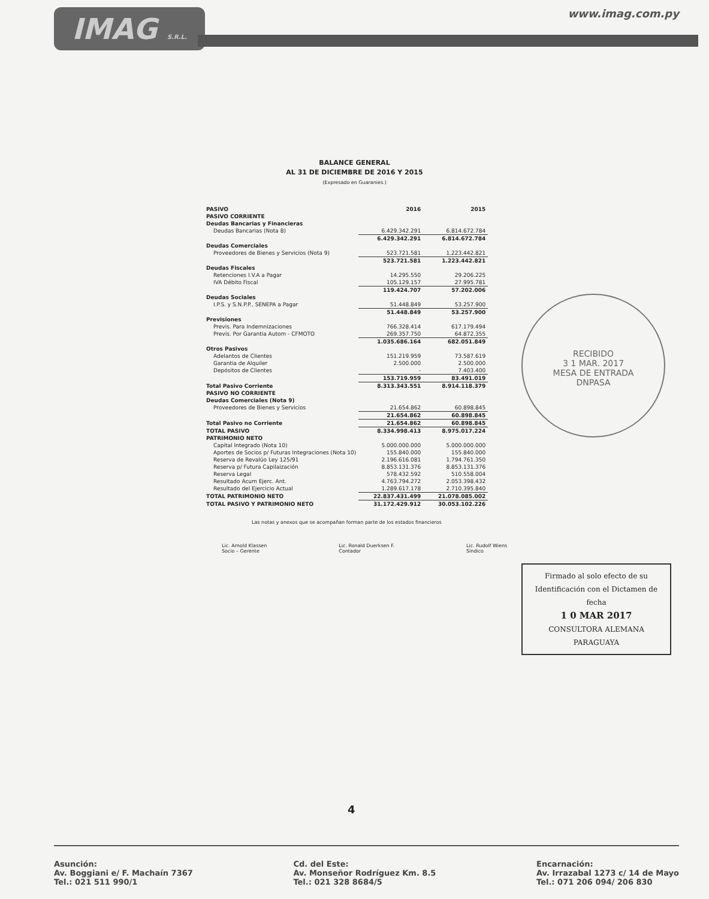IMAG S.R.L.
www.imag.com.py
BALANCE GENERAL
AL 31 DE DICIEMBRE DE 2016 Y 2015
(Expresado en Guaranies.)
| PASIVO | 2016 | 2015 |
| --- | --- | --- |
| PASIVO CORRIENTE | | |
| Deudas Bancarias y Financieras | | |
| Deudas Bancarias (Nota 8) | 6.429.342.291 | 6.814.672.784 |
| | 6.429.342.291 | 6.814.672.784 |
| Deudas Comerciales | | |
| Proveedores de Bienes y Servicios (Nota 9) | 523.721.581 | 1.223.442.821 |
| | 523.721.581 | 1.223.442.821 |
| Deudas Fiscales | | |
| Retenciones I.V.A a Pagar | 14.295.550 | 29.206.225 |
| IVA Débito Fiscal | 105.129.157 | 27.995.781 |
| | 119.424.707 | 57.202.006 |
| Deudas Sociales | | |
| I.P.S. y S.N.P.P., SENEPA a Pagar | 51.448.849 | 53.257.900 |
| | 51.448.849 | 53.257.900 |
| Previsiones | | |
| Previs. Para Indemnizaciones | 766.328.414 | 617.179.494 |
| Previs. Por Garantia Autom - CFMOTO | 269.357.750 | 64.872.355 |
| | 1.035.686.164 | 682.051.849 |
| Otros Pasivos | | |
| Adelantos de Clientes | 151.219.959 | 73.587.619 |
| Garantia de Alquiler | 2.500.000 | 2.500.000 |
| Depósitos de Clientes | - | 7.403.400 |
| | 153.719.959 | 83.491.019 |
| Total Pasivo Corriente | 8.313.343.551 | 8.914.118.379 |
| PASIVO NO CORRIENTE | | |
| Deudas Comerciales (Nota 9) | | |
| Proveedores de Bienes y Servicios | 21.654.862 | 60.898.845 |
| | 21.654.862 | 60.898.845 |
| Total Pasivo no Corriente | 21.654.862 | 60.898.845 |
| TOTAL PASIVO | 8.334.998.413 | 8.975.017.224 |
| PATRIMONIO NETO | | |
| Capital Integrado (Nota 10) | 5.000.000.000 | 5.000.000.000 |
| Aportes de Socios p/ Futuras Integraciones (Nota 10) | 155.840.000 | 155.840.000 |
| Reserva de Revalúo Ley 125/91 | 2.196.616.081 | 1.794.761.350 |
| Reserva p/ Futura Capilaización | 8.853.131.376 | 8.853.131.376 |
| Reserva Legal | 578.432.592 | 510.558.004 |
| Resultado Acum Ejerc. Ant. | 4.763.794.272 | 2.053.398.432 |
| Resultado del Ejercicio Actual | 1.289.617.178 | 2.710.395.840 |
| TOTAL PATRIMONIO NETO | 22.837.431.499 | 21.078.085.002 |
| TOTAL PASIVO Y PATRIMONIO NETO | 31.172.429.912 | 30.053.102.226 |
Las notas y anexos que se acompañan forman parte de los estados financieros
Lic. Arnold Klassen
Socio – Gerente
Lic. Ronald Duerksen F.
Contador
Lic. Rudolf Wiens
Síndico
RECIBIDO
3 1 MAR. 2017
MESA DE ENTRADA
DNPASA
Firmado al solo efecto de su Identificación con el Dictamen de fecha
1 0 MAR 2017
CONSULTORA ALEMANA PARAGUAYA
4
Asunción:
Av. Boggiani e/ F. Machaín 7367
Tel.: 021 511 990/1
Cd. del Este:
Av. Monseñor Rodríguez Km. 8.5
Tel.: 021 328 8684/5
Encarnación:
Av. Irrazabal 1273 c/ 14 de Mayo
Tel.: 071 206 094/ 206 830